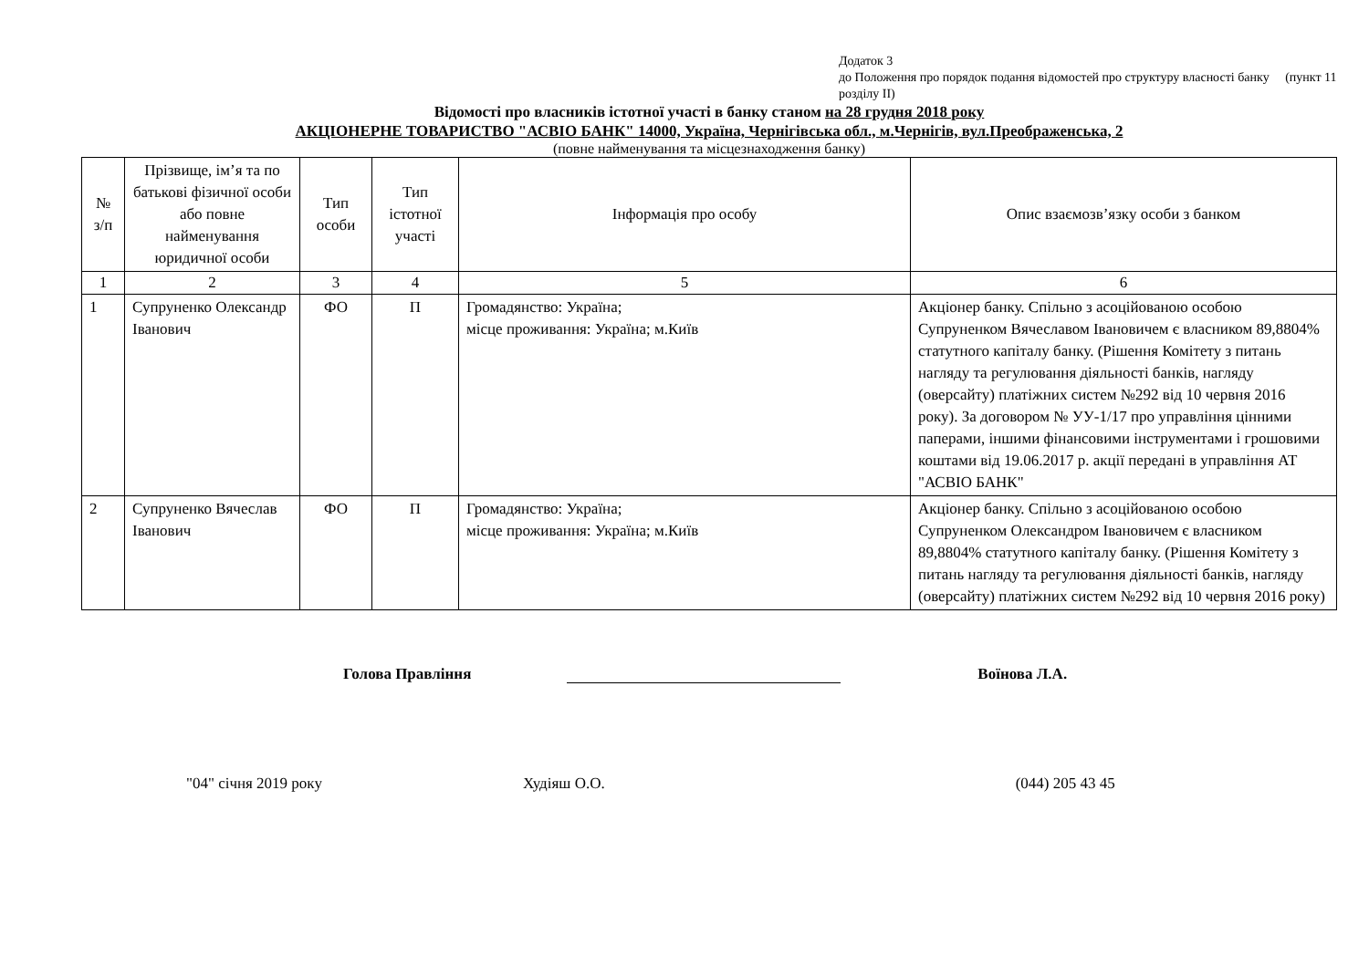Додаток 3
до Положення про порядок подання відомостей про структуру власності банку (пункт 11 розділу ІІ)
Відомості про власників істотної участі в банку станом на 28 грудня 2018 року
АКЦІОНЕРНЕ ТОВАРИСТВО "АСВІО БАНК" 14000, Україна, Чернігівська обл., м.Чернігів, вул.Преображенська, 2
(повне найменування та місцезнаходження банку)
| № з/п | Прізвище, ім’я та по батькові фізичної особи або повне найменування юридичної особи | Тип особи | Тип істотної участі | Інформація про особу | Опис взаємозв’язку особи з банком |
| --- | --- | --- | --- | --- | --- |
| 1 | 2 | 3 | 4 | 5 | 6 |
| 1 | Супруненко Олександр Іванович | ФО | П | Громадянство: Україна; місце проживання: Україна; м.Київ | Акціонер банку. Спільно з асоційованою особою Супруненком Вячеславом Івановичем є власником 89,8804% статутного капіталу банку. (Рішення Комітету з питань нагляду та регулювання діяльності банків, нагляду (оверсайту) платіжних систем №292 від 10 червня 2016 року). За договором № УУ-1/17 про управління цінними паперами, іншими фінансовими інструментами і грошовими коштами від 19.06.2017 р. акції передані в управління АТ "АСВІО БАНК" |
| 2 | Супруненко Вячеслав Іванович | ФО | П | Громадянство: Україна; місце проживання: Україна; м.Київ | Акціонер банку. Спільно з асоційованою особою Супруненком Олександром Івановичем є власником 89,8804% статутного капіталу банку. (Рішення Комітету з питань нагляду та регулювання діяльності банків, нагляду (оверсайту) платіжних систем №292 від 10 червня 2016 року) |
Голова Правління Воїнова Л.А.
"04" січня 2019 року Худіяш О.О. (044) 205 43 45